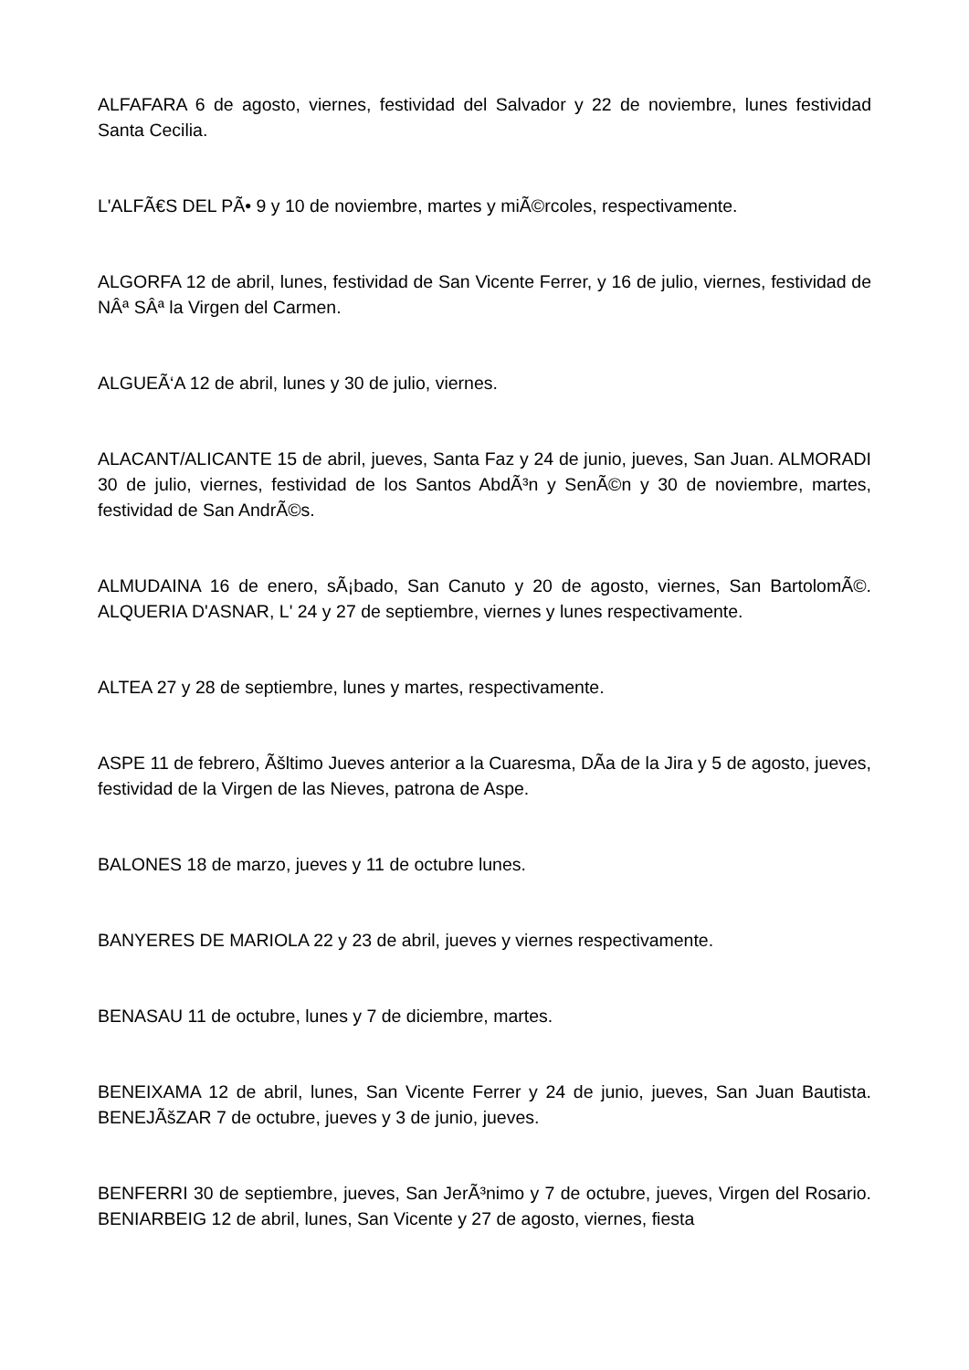ALFAFARA 6 de agosto, viernes, festividad del Salvador y 22 de noviembre, lunes festividad Santa Cecilia.
L'ALFÃ€S DEL PÃ• 9 y 10 de noviembre, martes y miÃ©rcoles, respectivamente.
ALGORFA 12 de abril, lunes, festividad de San Vicente Ferrer, y 16 de julio, viernes, festividad de NÂª SÂª la Virgen del Carmen.
ALGUEÃ‘A 12 de abril, lunes y 30 de julio, viernes.
ALACANT/ALICANTE 15 de abril, jueves, Santa Faz y 24 de junio, jueves, San Juan. ALMORADI 30 de julio, viernes, festividad de los Santos AbdÃ³n y SenÃ©n y 30 de noviembre, martes, festividad de San AndrÃ©s.
ALMUDAINA 16 de enero, sÃ¡bado, San Canuto y 20 de agosto, viernes, San BartolomÃ©. ALQUERIA D'ASNAR, L' 24 y 27 de septiembre, viernes y lunes respectivamente.
ALTEA 27 y 28 de septiembre, lunes y martes, respectivamente.
ASPE 11 de febrero, Ãšltimo Jueves anterior a la Cuaresma, DÃ­a de la Jira y 5 de agosto, jueves, festividad de la Virgen de las Nieves, patrona de Aspe.
BALONES 18 de marzo, jueves y 11 de octubre lunes.
BANYERES DE MARIOLA 22 y 23 de abril, jueves y viernes respectivamente.
BENASAU 11 de octubre, lunes y 7 de diciembre, martes.
BENEIXAMA 12 de abril, lunes, San Vicente Ferrer y 24 de junio, jueves, San Juan Bautista. BENEJÃšZAR 7 de octubre, jueves y 3 de junio, jueves.
BENFERRI 30 de septiembre, jueves, San JerÃ³nimo y 7 de octubre, jueves, Virgen del Rosario. BENIARBEIG 12 de abril, lunes, San Vicente y 27 de agosto, viernes, fiesta